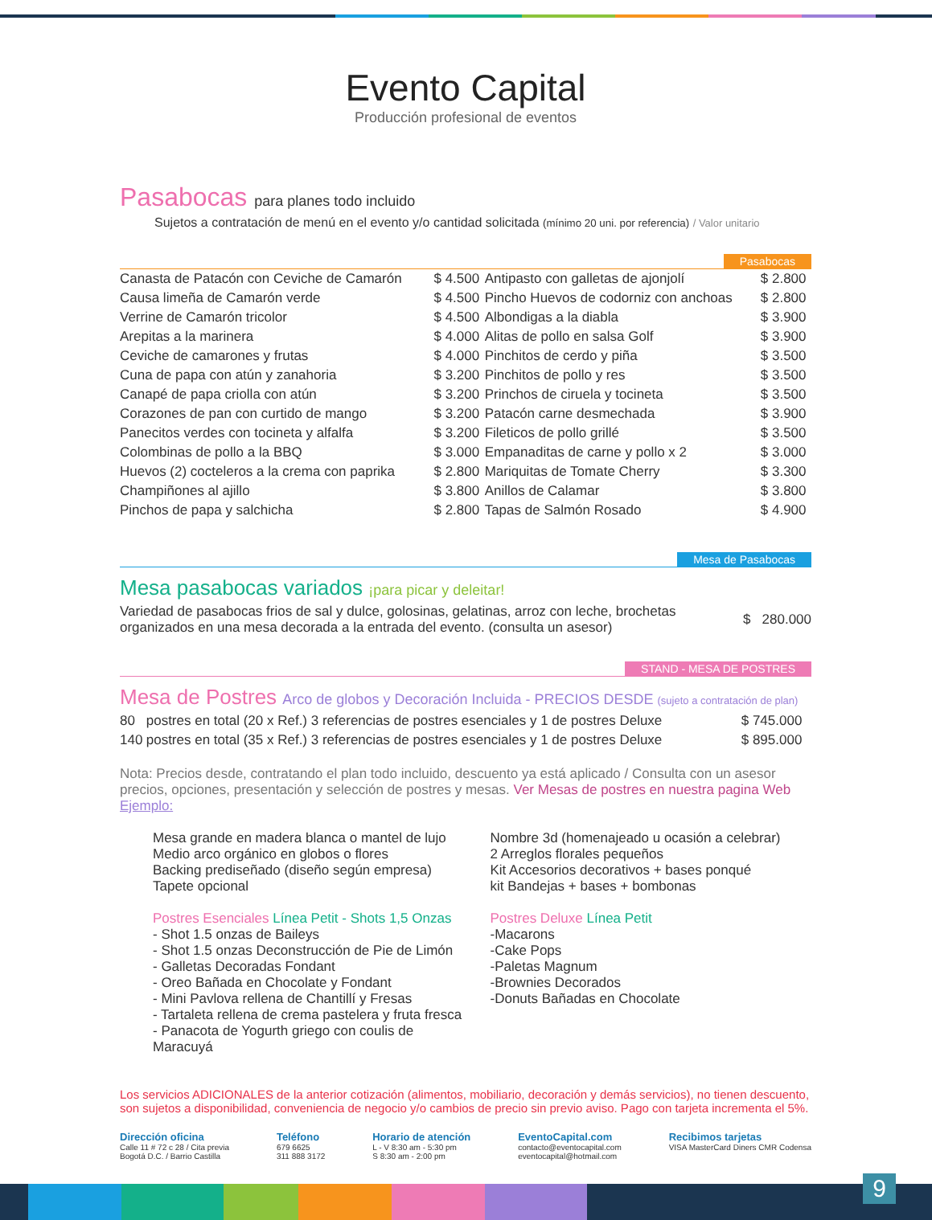Evento Capital
Producción profesional de eventos
Pasabocas para planes todo incluido
Sujetos a contratación de menú en el evento y/o cantidad solicitada (mínimo 20 uni. por referencia) / Valor unitario
Pasabocas
| Canasta de Patacón con Ceviche de Camarón | $ 4.500 | Antipasto con galletas de ajonjolí | $ 2.800 |
| Causa limeña de Camarón verde | $ 4.500 | Pincho Huevos de codorniz con anchoas | $ 2.800 |
| Verrine de Camarón tricolor | $ 4.500 | Albondigas a la diabla | $ 3.900 |
| Arepitas a la marinera | $ 4.000 | Alitas de pollo en salsa Golf | $ 3.900 |
| Ceviche de camarones y frutas | $ 4.000 | Pinchitos de cerdo y piña | $ 3.500 |
| Cuna de papa con atún y zanahoria | $ 3.200 | Pinchitos de pollo y res | $ 3.500 |
| Canapé de papa criolla con atún | $ 3.200 | Princhos de ciruela y tocineta | $ 3.500 |
| Corazones de pan con curtido de mango | $ 3.200 | Patacón carne desmechada | $ 3.900 |
| Panecitos verdes con tocineta y alfalfa | $ 3.200 | Fileticos de pollo grillé | $ 3.500 |
| Colombinas de pollo a la BBQ | $ 3.000 | Empanaditas de carne y pollo x 2 | $ 3.000 |
| Huevos (2) cocteleros a la crema con paprika | $ 2.800 | Mariquitas de Tomate Cherry | $ 3.300 |
| Champiñones al ajillo | $ 3.800 | Anillos de Calamar | $ 3.800 |
| Pinchos de papa y salchicha | $ 2.800 | Tapas de Salmón Rosado | $ 4.900 |
Mesa de Pasabocas
Mesa pasabocas variados ¡para picar y deleitar!
| Variedad de pasabocas frios de sal y dulce, golosinas, gelatinas, arroz con leche, brochetas organizados en una mesa decorada a la entrada del evento. (consulta un asesor) | $ 280.000 |
STAND - MESA DE POSTRES
Mesa de Postres Arco de globos y Decoración Incluida - PRECIOS DESDE (sujeto a contratación de plan)
| 80 | postres en total (20 x Ref.) 3 referencias de postres esenciales y 1 de postres Deluxe | $ 745.000 |
| 140 | postres en total (35 x Ref.) 3 referencias de postres esenciales y 1 de postres Deluxe | $ 895.000 |
Nota: Precios desde, contratando el plan todo incluido, descuento ya está aplicado / Consulta con un asesor precios, opciones, presentación y selección de postres y mesas. Ver Mesas de postres en nuestra pagina Web
Ejemplo:
Mesa grande en madera blanca o mantel de lujo
Medio arco orgánico en globos o flores
Backing prediseñado (diseño según empresa)
Tapete opcional
Nombre 3d (homenajeado u ocasión a celebrar)
2 Arreglos florales pequeños
Kit Accesorios decorativos + bases ponqué
kit Bandejas + bases + bombonas
Postres Esenciales Línea Petit - Shots 1,5 Onzas
- Shot 1.5 onzas de Baileys
- Shot 1.5 onzas Deconstrucción de Pie de Limón
- Galletas Decoradas Fondant
- Oreo Bañada en Chocolate y Fondant
- Mini Pavlova rellena de Chantillí y Fresas
- Tartaleta rellena de crema pastelera y fruta fresca
- Panacota de Yogurth griego con coulis de Maracuyá
Postres Deluxe Línea Petit
-Macarons
-Cake Pops
-Paletas Magnum
-Brownies Decorados
-Donuts Bañadas en Chocolate
Los servicios ADICIONALES de la anterior cotización (alimentos, mobiliario, decoración y demás servicios), no tienen descuento, son sujetos a disponibilidad, conveniencia de negocio y/o cambios de precio sin previo aviso. Pago con tarjeta incrementa el 5%.
Dirección oficina
Calle 11 # 72 c 28 / Cita previa
Bogotá D.C. / Barrio Castilla
Teléfono
679 6625
311 888 3172
Horario de atención
L - V 8:30 am - 5:30 pm
S 8:30 am - 2:00 pm
EventoCapital.com
contacto@eventocapital.com
eventocapital@hotmail.com
Recibimos tarjetas
VISA MasterCard Diners CMR Codensa
9